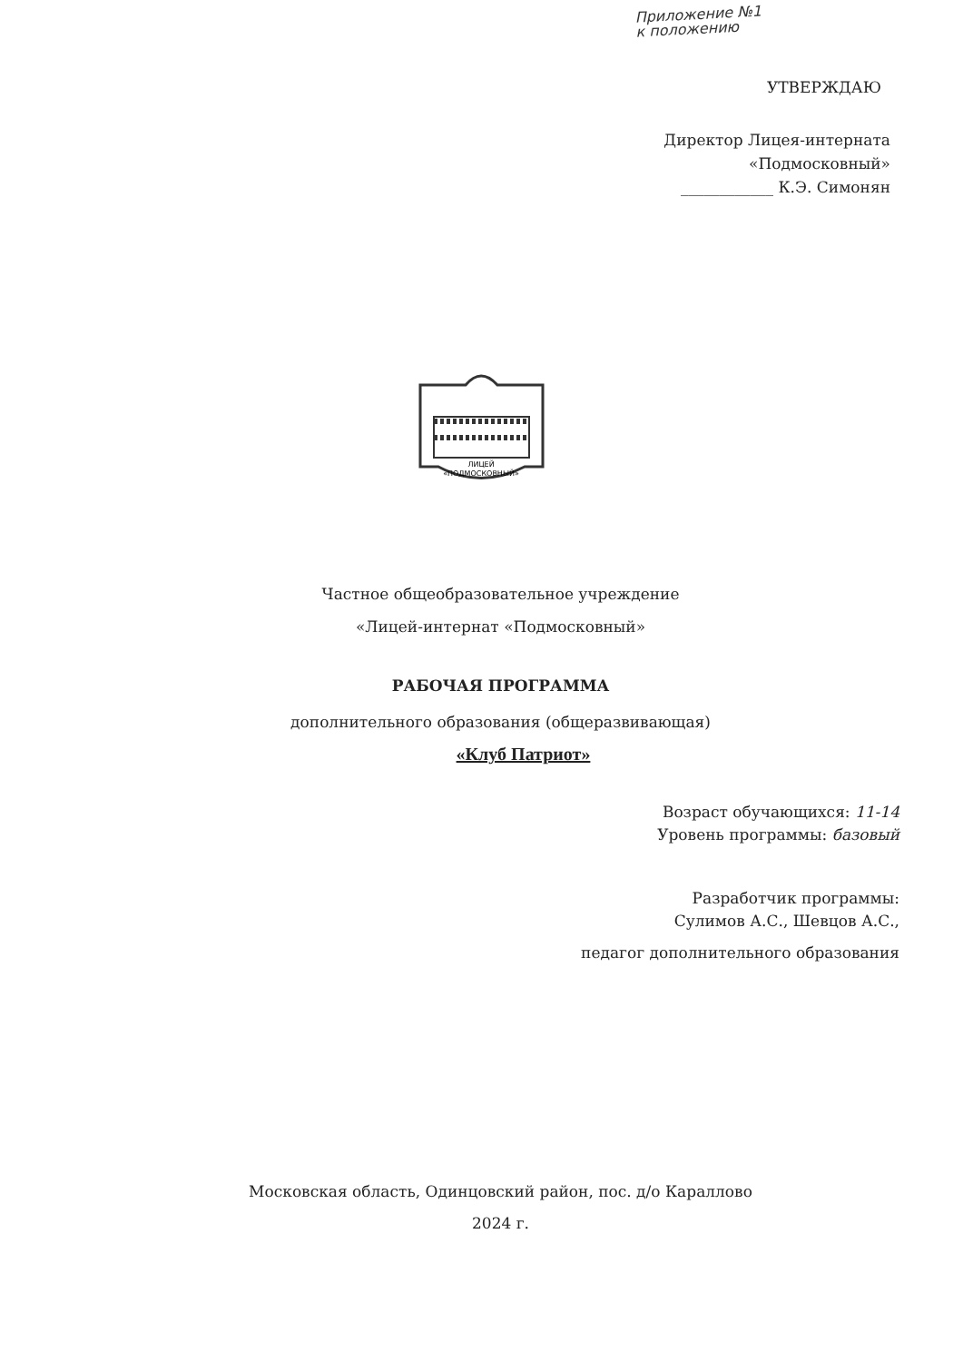Приложение №1
к положению
УТВЕРЖДАЮ
Директор Лицея-интерната
«Подмосковный»
____________ К.Э. Симонян
ЛИЦЕЙ
«ПОДМОСКОВНЫЙ»
Частное общеобразовательное учреждение
«Лицей-интернат «Подмосковный»
РАБОЧАЯ ПРОГРАММА
дополнительного образования (общеразвивающая)
«Клуб Патриот»
Возраст обучающихся: 11-14
Уровень программы: базовый
Разработчик программы:
Сулимов А.С., Шевцов А.С.,
педагог дополнительного образования
Московская область, Одинцовский район, пос. д/о Караллово
2024 г.